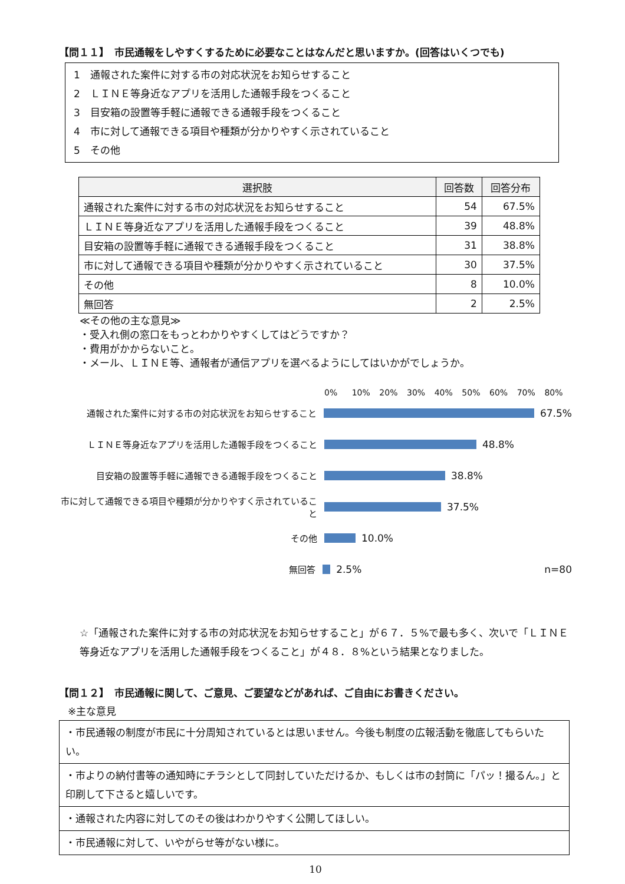【問１１】　市民通報をしやすくするために必要なことはなんだと思いますか。(回答はいくつでも)
1　通報された案件に対する市の対応状況をお知らせすること
2　ＬＩＮＥ等身近なアプリを活用した通報手段をつくること
3　目安箱の設置等手軽に通報できる通報手段をつくること
4　市に対して通報できる項目や種類が分かりやすく示されていること
5　その他
| 選択肢 | 回答数 | 回答分布 |
| --- | --- | --- |
| 通報された案件に対する市の対応状況をお知らせすること | 54 | 67.5% |
| ＬＩＮＥ等身近なアプリを活用した通報手段をつくること | 39 | 48.8% |
| 目安箱の設置等手軽に通報できる通報手段をつくること | 31 | 38.8% |
| 市に対して通報できる項目や種類が分かりやすく示されていること | 30 | 37.5% |
| その他 | 8 | 10.0% |
| 無回答 | 2 | 2.5% |
≪その他の主な意見≫
・受入れ側の窓口をもっとわかりやすくしてはどうですか？
・費用がかからないこと。
・メール、ＬＩＮＥ等、通報者が通信アプリを選べるようにしてはいかがでしょうか。
0% 10% 20% 30% 40% 50% 60% 70% 80%
通報された案件に対する市の対応状況をお知らせすること
67.5%
ＬＩＮＥ等身近なアプリを活用した通報手段をつくること
48.8%
目安箱の設置等手軽に通報できる通報手段をつくること
38.8%
市に対して通報できる項目や種類が分かりやすく示されていること
37.5%
その他
10.0%
無回答
2.5% n=80
☆「通報された案件に対する市の対応状況をお知らせすること」が６７．５%で最も多く、次いで「ＬＩＮＥ等身近なアプリを活用した通報手段をつくること」が４８．８%という結果となりました。
【問１２】　市民通報に関して、ご意見、ご要望などがあれば、ご自由にお書きください。
※主な意見
| ・市民通報の制度が市民に十分周知されているとは思いません。今後も制度の広報活動を徹底してもらいたい。 |
| ・市よりの納付書等の通知時にチラシとして同封していただけるか、もしくは市の封筒に「パッ！撮るん。」と印刷して下さると嬉しいです。 |
| ・通報された内容に対してのその後はわかりやすく公開してほしい。 |
| ・市民通報に対して、いやがらせ等がない様に。 |
10